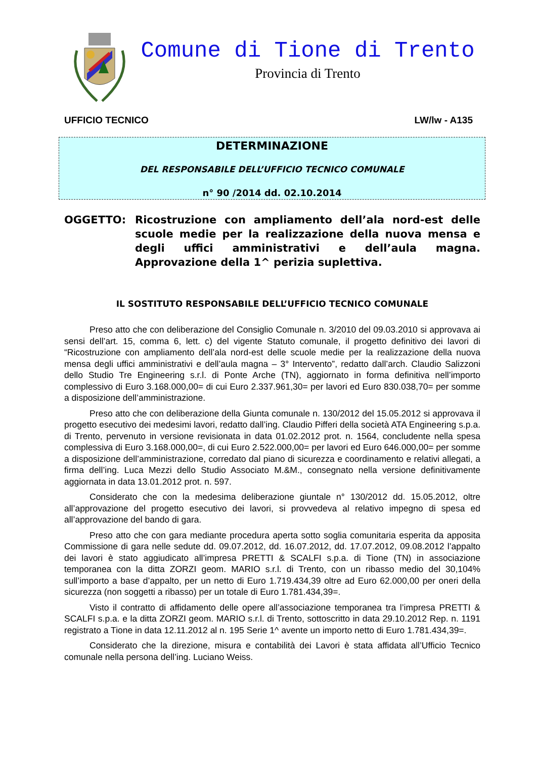Comune di Tione di Trento
Provincia di Trento
UFFICIO TECNICO LW/lw - A135
DETERMINAZIONE
DEL RESPONSABILE DELL’UFFICIO TECNICO COMUNALE
n° 90 /2014 dd. 02.10.2014
OGGETTO: Ricostruzione con ampliamento dell’ala nord-est delle scuole medie per la realizzazione della nuova mensa e degli uffici amministrativi e dell’aula magna. Approvazione della 1^ perizia suplettiva.
IL SOSTITUTO RESPONSABILE DELL’UFFICIO TECNICO COMUNALE
Preso atto che con deliberazione del Consiglio Comunale n. 3/2010 del 09.03.2010 si approvava ai sensi dell’art. 15, comma 6, lett. c) del vigente Statuto comunale, il progetto definitivo dei lavori di “Ricostruzione con ampliamento dell’ala nord-est delle scuole medie per la realizzazione della nuova mensa degli uffici amministrativi e dell’aula magna – 3° Intervento”, redatto dall’arch. Claudio Salizzoni dello Studio Tre Engineering s.r.l. di Ponte Arche (TN), aggiornato in forma definitiva nell’importo complessivo di Euro 3.168.000,00= di cui Euro 2.337.961,30= per lavori ed Euro 830.038,70= per somme a disposizione dell’amministrazione.
Preso atto che con deliberazione della Giunta comunale n. 130/2012 del 15.05.2012 si approvava il progetto esecutivo dei medesimi lavori, redatto dall’ing. Claudio Pifferi della società ATA Engineering s.p.a. di Trento, pervenuto in versione revisionata in data 01.02.2012 prot. n. 1564, concludente nella spesa complessiva di Euro 3.168.000,00=, di cui Euro 2.522.000,00= per lavori ed Euro 646.000,00= per somme a disposizione dell’amministrazione, corredato dal piano di sicurezza e coordinamento e relativi allegati, a firma dell’ing. Luca Mezzi dello Studio Associato M.&M., consegnato nella versione definitivamente aggiornata in data 13.01.2012 prot. n. 597.
Considerato che con la medesima deliberazione giuntale n° 130/2012 dd. 15.05.2012, oltre all’approvazione del progetto esecutivo dei lavori, si provvedeva al relativo impegno di spesa ed all’approvazione del bando di gara.
Preso atto che con gara mediante procedura aperta sotto soglia comunitaria esperita da apposita Commissione di gara nelle sedute dd. 09.07.2012, dd. 16.07.2012, dd. 17.07.2012, 09.08.2012 l’appalto dei lavori è stato aggiudicato all’impresa PRETTI & SCALFI s.p.a. di Tione (TN) in associazione temporanea con la ditta ZORZI geom. MARIO s.r.l. di Trento, con un ribasso medio del 30,104% sull’importo a base d’appalto, per un netto di Euro 1.719.434,39 oltre ad Euro 62.000,00 per oneri della sicurezza (non soggetti a ribasso) per un totale di Euro 1.781.434,39=.
Visto il contratto di affidamento delle opere all’associazione temporanea tra l’impresa PRETTI & SCALFI s.p.a. e la ditta ZORZI geom. MARIO s.r.l. di Trento, sottoscritto in data 29.10.2012 Rep. n. 1191 registrato a Tione in data 12.11.2012 al n. 195 Serie 1^ avente un importo netto di Euro 1.781.434,39=.
Considerato che la direzione, misura e contabilità dei Lavori è stata affidata all’Ufficio Tecnico comunale nella persona dell’ing. Luciano Weiss.